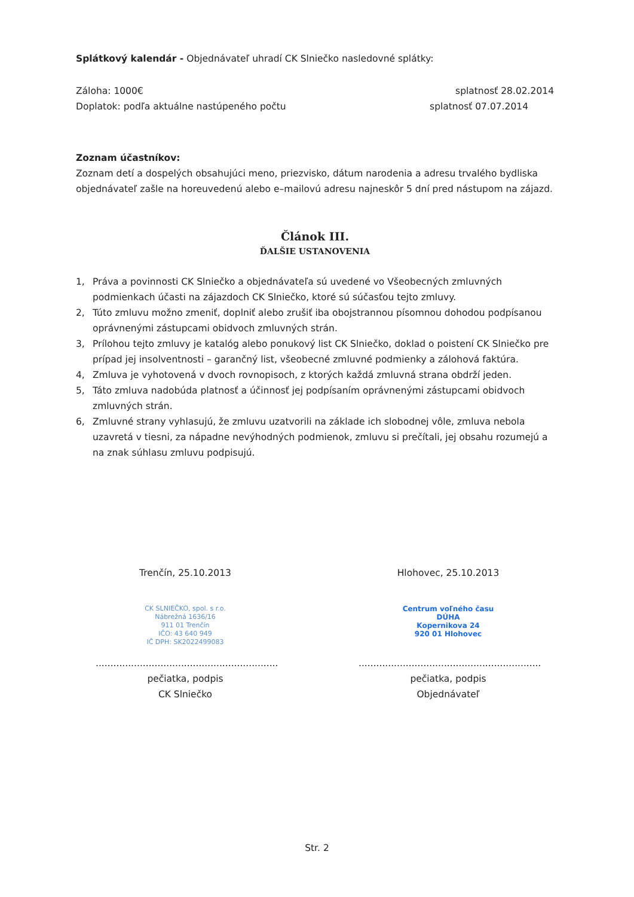Splátkový kalendár - Objednávateľ uhradí CK Slniečko nasledovné splátky:
Záloha: 1000€ splatnosť 28.02.2014
Doplatok: podľa aktuálne nastúpeného počtu
splatnosť 07.07.2014
Zoznam účastníkov:
Zoznam detí a dospelých obsahujúci meno, priezvisko, dátum narodenia a adresu trvalého bydliska objednávateľ zašle na horeuvedenú alebo e–mailovú adresu najneskôr 5 dní pred nástupom na zájazd.
Článok III.
ĎALŠIE USTANOVENIA
1, Práva a povinnosti CK Slniečko a objednávateľa sú uvedené vo Všeobecných zmluvných podmienkach účasti na zájazdoch CK Slniečko, ktoré sú súčasťou tejto zmluvy.
2, Túto zmluvu možno zmeniť, doplniť alebo zrušiť iba obojstrannou písomnou dohodou podpísanou oprávnenými zástupcami obidvoch zmluvných strán.
3, Prílohou tejto zmluvy je katalóg alebo ponukový list CK Slniečko, doklad o poistení CK Slniečko pre prípad jej insolventnosti – garančný list, všeobecné zmluvné podmienky a zálohová faktúra.
4, Zmluva je vyhotovená v dvoch rovnopisoch, z ktorých každá zmluvná strana obdrží jeden.
5, Táto zmluva nadobúda platnosť a účinnosť jej podpísaním oprávnenými zástupcami obidvoch zmluvných strán.
6, Zmluvné strany vyhlasujú, že zmluvu uzatvorili na základe ich slobodnej vôle, zmluva nebola uzavretá v tiesni, za nápadne nevýhodných podmienok, zmluvu si prečítali, jej obsahu rozumejú a na znak súhlasu zmluvu podpisujú.
Trenčín, 25.10.2013 Hlohovec, 25.10.2013
CK SLNIEČKO, spol. s r.o.
Nábrežná 1636/16
911 01 Trenčín
IČO: 43 640 949
IČ DPH: SK2022499083
Centrum voľného času
DÚHA
Kopernikova 24
920 01 Hlohovec
..............................................................
pečiatka, podpis
CK Slniečko
..............................................................
pečiatka, podpis
Objednávateľ
Str. 2